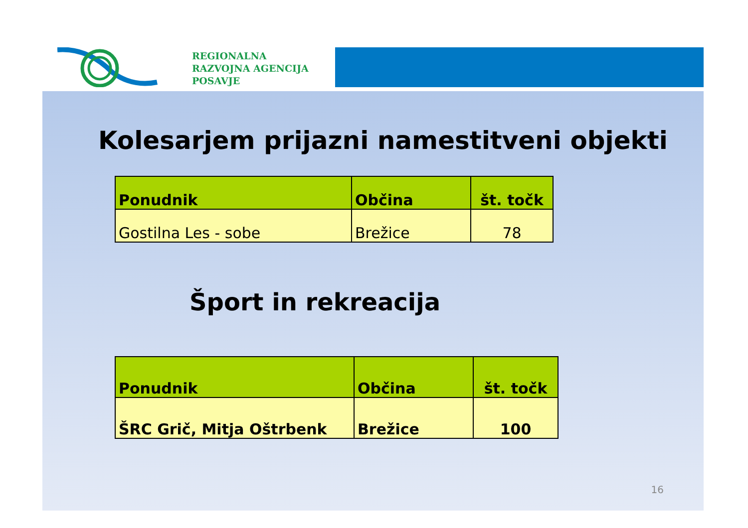REGIONALNA
RAZVOJNA AGENCIJA
POSAVJE
Kolesarjem prijazni namestitveni objekti
| Ponudnik | Občina | št. točk |
| --- | --- | --- |
| Gostilna Les - sobe | Brežice | 78 |
Šport in rekreacija
| Ponudnik | Občina | št. točk |
| --- | --- | --- |
| ŠRC Grič, Mitja Oštrbenk | Brežice | 100 |
16